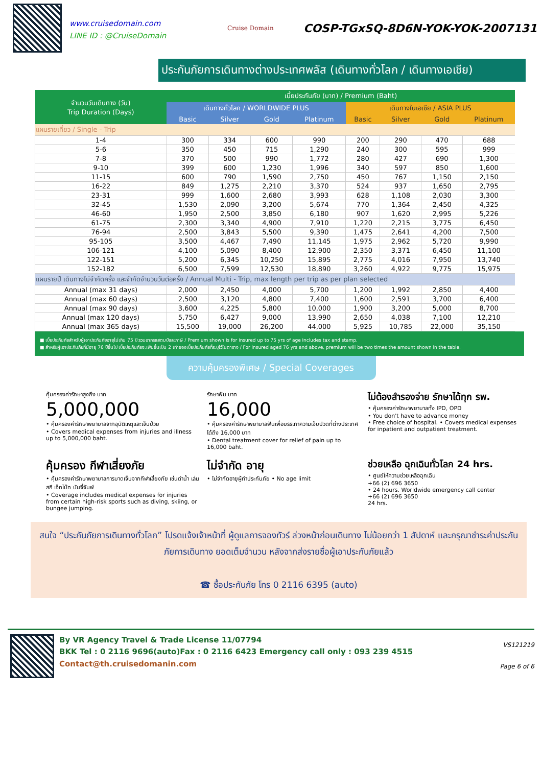www.cruisedomain.com
LINE ID : @CruiseDomain
Cruise Domain
COSP-TGxSQ-8D6N-YOK-YOK-2007131
ประกันภัยการเดินทางต่างประเทศพลัส (เดินทางทั่วโลก / เดินทางเอเชีย)
| จำนวนวันเดินทาง (วัน) Trip Duration (Days) | เบี้ยประกันภัย (บาท) / Premium (Baht) | | | | | | | |
| --- | --- | --- | --- | --- | --- | --- | --- | --- |
| | เดินทางทั่วโลก / WORLDWIDE PLUS | | | | เดินทางในเอเชีย / ASIA PLUS | | | |
| | Basic | Silver | Gold | Platinum | Basic | Silver | Gold | Platinum |
| แผนรายเที่ยว / Single - Trip | | | | | | | | |
| 1-4 | 300 | 334 | 600 | 990 | 200 | 290 | 470 | 688 |
| 5-6 | 350 | 450 | 715 | 1,290 | 240 | 300 | 595 | 999 |
| 7-8 | 370 | 500 | 990 | 1,772 | 280 | 427 | 690 | 1,300 |
| 9-10 | 399 | 600 | 1,230 | 1,996 | 340 | 597 | 850 | 1,600 |
| 11-15 | 600 | 790 | 1,590 | 2,750 | 450 | 767 | 1,150 | 2,150 |
| 16-22 | 849 | 1,275 | 2,210 | 3,370 | 524 | 937 | 1,650 | 2,795 |
| 23-31 | 999 | 1,600 | 2,680 | 3,993 | 628 | 1,108 | 2,030 | 3,300 |
| 32-45 | 1,530 | 2,090 | 3,200 | 5,674 | 770 | 1,364 | 2,450 | 4,325 |
| 46-60 | 1,950 | 2,500 | 3,850 | 6,180 | 907 | 1,620 | 2,995 | 5,226 |
| 61-75 | 2,300 | 3,340 | 4,900 | 7,910 | 1,220 | 2,215 | 3,775 | 6,450 |
| 76-94 | 2,500 | 3,843 | 5,500 | 9,390 | 1,475 | 2,641 | 4,200 | 7,500 |
| 95-105 | 3,500 | 4,467 | 7,490 | 11,145 | 1,975 | 2,962 | 5,720 | 9,990 |
| 106-121 | 4,100 | 5,090 | 8,400 | 12,900 | 2,350 | 3,371 | 6,450 | 11,100 |
| 122-151 | 5,200 | 6,345 | 10,250 | 15,895 | 2,775 | 4,016 | 7,950 | 13,740 |
| 152-182 | 6,500 | 7,599 | 12,530 | 18,890 | 3,260 | 4,922 | 9,775 | 15,975 |
| แผนรายปี เดินทางไม่จำกัดครั้ง และจำกัดจำนวนวันต่อครั้ง / Annual Multi - Trip, max length per trip as per plan selected | | | | | | | | |
| Annual (max 31 days) | 2,000 | 2,450 | 4,000 | 5,700 | 1,200 | 1,992 | 2,850 | 4,400 |
| Annual (max 60 days) | 2,500 | 3,120 | 4,800 | 7,400 | 1,600 | 2,591 | 3,700 | 6,400 |
| Annual (max 90 days) | 3,600 | 4,225 | 5,800 | 10,000 | 1,900 | 3,200 | 5,000 | 8,700 |
| Annual (max 120 days) | 5,750 | 6,427 | 9,000 | 13,990 | 2,650 | 4,038 | 7,100 | 12,210 |
| Annual (max 365 days) | 15,500 | 19,000 | 26,200 | 44,000 | 5,925 | 10,785 | 22,000 | 35,150 |
■ เบี้ยประกันภัยสำหรับผู้เอาประกันภัยอายุไม่เกิน 75 ปี รวมอากรแสตมป์และภาษี / Premium shown is for insured up to 75 yrs of age includes tax and stamp.
■ สำหรับผู้เอาประกันภัยที่มีอายุ 76 ปีขึ้นไป เบี้ยประกันภัยจะเพิ่มขึ้นเป็น 2 เท่าของเบี้ยประกันภัยที่ระบุไว้ในตาราง / For insured aged 76 yrs and above, premium will be two times the amount shown in the table.
ความคุ้มครองพิเศษ / Special Coverages
คุ้มครองค่ารักษาสูงถึง บาท
5,000,000
• คุ้มครองค่ารักษาพยาบาลจากอุบัติเหตุและเจ็บป่วย
• Covers medical expenses from injuries and illness up to 5,000,000 baht.
รักษาฟัน บาท
16,000
• คุ้มครองค่ารักษาพยาบาลฟันเพื่อบรรเทาความเจ็บปวดที่ต่างประเทศ ได้ถึง 16,000 บาท
• Dental treatment cover for relief of pain up to 16,000 baht.
ไม่ต้องสำรองจ่าย รักษาได้ทุก รพ.
• คุ้มครองค่ารักษาพยาบาลทั้ง IPD, OPD
• You don't have to advance money
• Free choice of hospital. • Covers medical expenses for inpatient and outpatient treatment.
คุ้มครอง กีฬาเสี่ยงภัย
• คุ้มครองค่ารักษาพยาบาลการบาดเจ็บจากกีฬาเสี่ยงภัย เช่นดำน้ำ เล่นสกี เจ็ทโบ๊ท บันจี้จัมพ์
• Coverage includes medical expenses for injuries from certain high-risk sports such as diving, skiing, or bungee jumping.
ไม่จำกัด อายุ
• ไม่จำกัดอายุผู้ทำประกันภัย • No age limit
ช่วยเหลือ ฉุกเฉินทั่วโลก 24 hrs.
• ศูนย์ให้ความช่วยเหลือฉุกเฉิน
+66 (2) 696 3650
• 24 hours. Worldwide emergency call center
+66 (2) 696 3650
24 hrs.
สนใจ “ประกันภัยการเดินทางทั่วโลก” โปรดแจ้งเจ้าหน้าที่ ผู้ดูแลการจองทัวร์ ล่วงหน้าก่อนเดินทาง ไม่น้อยกว่า 1 สัปดาห์ และกรุณาชำระค่าประกันภัยการเดินทาง ยอดเต็มจำนวน หลังจากส่งรายชื่อผู้เอาประกันภัยแล้ว
☎ ซื้อประกันภัย โทร 0 2116 6395 (auto)
By VR Agency Travel & Trade License 11/07794
BKK Tel : 0 2116 9696(auto)Fax : 0 2116 6423 Emergency call only : 093 239 4515
Contact@th.cruisedomanin.com
VS121219
Page 6 of 6